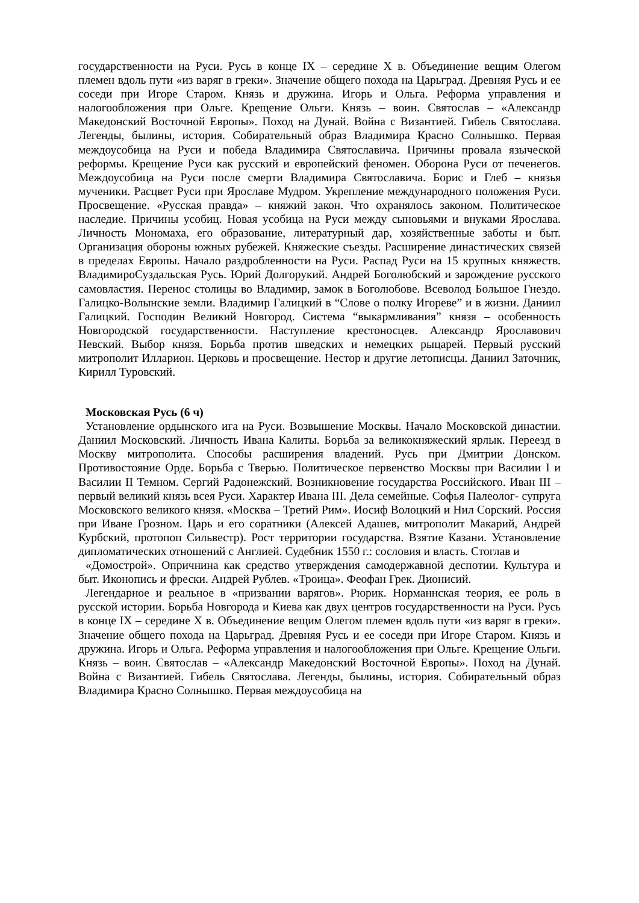государственности на Руси. Русь в конце IX – середине X в. Объединение вещим Олегом племен вдоль пути «из варяг в греки». Значение общего похода на Царьград. Древняя Русь и ее соседи при Игоре Старом. Князь и дружина. Игорь и Ольга. Реформа управления и налогообложения при Ольге. Крещение Ольги. Князь – воин. Святослав – «Александр Македонский Восточной Европы». Поход на Дунай. Война с Византией. Гибель Святослава. Легенды, былины, история. Собирательный образ Владимира Красно Солнышко. Первая междоусобица на Руси и победа Владимира Святославича. Причины провала языческой реформы. Крещение Руси как русский и европейский феномен. Оборона Руси от печенегов. Междоусобица на Руси после смерти Владимира Святославича. Борис и Глеб – князья мученики. Расцвет Руси при Ярославе Мудром. Укрепление международного положения Руси. Просвещение. «Русская правда» – княжий закон. Что охранялось законом. Политическое наследие. Причины усобиц. Новая усобица на Руси между сыновьями и внуками Ярослава. Личность Мономаха, его образование, литературный дар, хозяйственные заботы и быт. Организация обороны южных рубежей. Княжеские съезды. Расширение династических связей в пределах Европы. Начало раздробленности на Руси. Распад Руси на 15 крупных княжеств. ВладимироСуздальская Русь. Юрий Долгорукий. Андрей Боголюбский и зарождение русского самовластия. Перенос столицы во Владимир, замок в Боголюбове. Всеволод Большое Гнездо. Галицко-Волынские земли. Владимир Галицкий в “Слове о полку Игореве” и в жизни. Даниил Галицкий. Господин Великий Новгород. Система “выкармливания” князя – особенность Новгородской государственности. Наступление крестоносцев. Александр Ярославович Невский. Выбор князя. Борьба против шведских и немецких рыцарей. Первый русский митрополит Илларион. Церковь и просвещение. Нестор и другие летописцы. Даниил Заточник, Кирилл Туровский.
Московская Русь (6 ч)
Установление ордынского ига на Руси. Возвышение Москвы. Начало Московской династии. Даниил Московский. Личность Ивана Калиты. Борьба за великокняжеский ярлык. Переезд в Москву митрополита. Способы расширения владений. Русь при Дмитрии Донском. Противостояние Орде. Борьба с Тверью. Политическое первенство Москвы при Василии I и Василии II Темном. Сергий Радонежский. Возникновение государства Российского. Иван III – первый великий князь всея Руси. Характер Ивана III. Дела семейные. Софья Палеолог- супруга Московского великого князя. «Москва – Третий Рим». Иосиф Волоцкий и Нил Сорский. Россия при Иване Грозном. Царь и его соратники (Алексей Адашев, митрополит Макарий, Андрей Курбский, протопоп Сильвестр). Рост территории государства. Взятие Казани. Установление дипломатических отношений с Англией. Судебник 1550 г.: сословия и власть. Стоглав и
«Домострой». Опричнина как средство утверждения самодержавной деспотии. Культура и быт. Иконопись и фрески. Андрей Рублев. «Троица». Феофан Грек. Дионисий.
Легендарное и реальное в «призвании варягов». Рюрик. Норманнская теория, ее роль в русской истории. Борьба Новгорода и Киева как двух центров государственности на Руси. Русь в конце IX – середине X в. Объединение вещим Олегом племен вдоль пути «из варяг в греки». Значение общего похода на Царьград. Древняя Русь и ее соседи при Игоре Старом. Князь и дружина. Игорь и Ольга. Реформа управления и налогообложения при Ольге. Крещение Ольги. Князь – воин. Святослав – «Александр Македонский Восточной Европы». Поход на Дунай. Война с Византией. Гибель Святослава. Легенды, былины, история. Собирательный образ Владимира Красно Солнышко. Первая междоусобица на